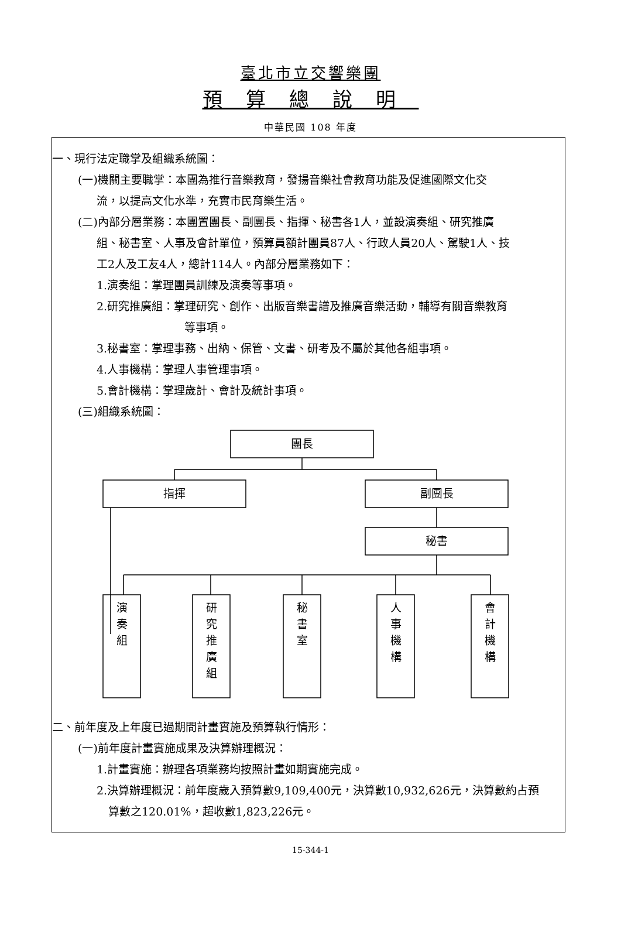臺北市立交響樂團
預算總說明
中華民國 108 年度
一、現行法定職掌及組織系統圖：
(一)機關主要職掌：本團為推行音樂教育，發揚音樂社會教育功能及促進國際文化交
流，以提高文化水準，充實市民育樂生活。
(二)內部分層業務：本團置團長、副團長、指揮、秘書各1人，並設演奏組、研究推廣
組、秘書室、人事及會計單位，預算員額計團員87人、行政人員20人、駕駛1人、技
工2人及工友4人，總計114人。內部分層業務如下：
1.演奏組：掌理團員訓練及演奏等事項。
2.研究推廣組：掌理研究、創作、出版音樂書譜及推廣音樂活動，輔導有關音樂教育
等事項。
3.秘書室：掌理事務、出納、保管、文書、研考及不屬於其他各組事項。
4.人事機構：掌理人事管理事項。
5.會計機構：掌理歲計、會計及統計事項。
(三)組織系統圖：
團長
指揮
副團長
秘書
演
奏
組
研
究
推
廣
組
秘
書
室
人
事
機
構
會
計
機
構
二、前年度及上年度已過期間計畫實施及預算執行情形：
(一)前年度計畫實施成果及決算辦理概況：
1.計畫實施：辦理各項業務均按照計畫如期實施完成。
2.決算辦理概況：前年度歲入預算數9,109,400元，決算數10,932,626元，決算數約占預
算數之120.01%，超收數1,823,226元。
15-344-1